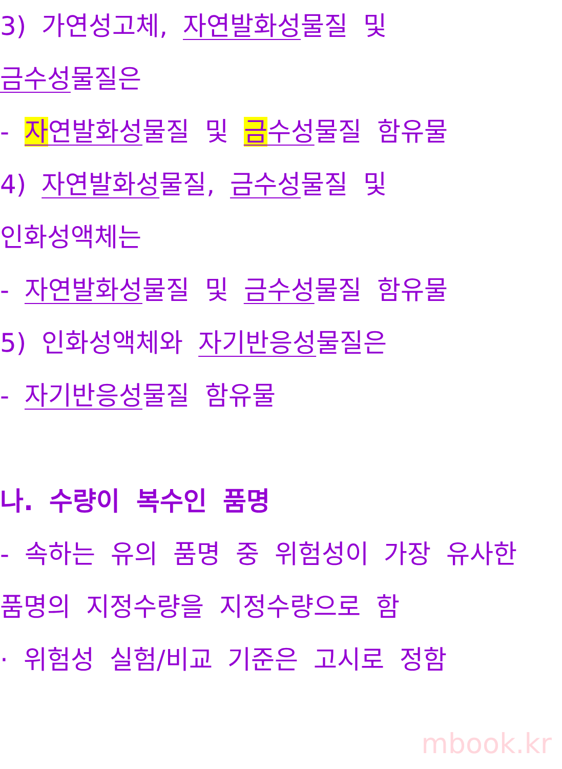3) 가연성고체, 자연발화성물질 및
금수성물질은
- 자연발화성물질 및 금수성물질 함유물
4) 자연발화성물질, 금수성물질 및
인화성액체는
- 자연발화성물질 및 금수성물질 함유물
5) 인화성액체와 자기반응성물질은
- 자기반응성물질 함유물
나. 수량이 복수인 품명
- 속하는 유의 품명 중 위험성이 가장 유사한
품명의 지정수량을 지정수량으로 함
· 위험성 실험/비교 기준은 고시로 정함
mbook.kr